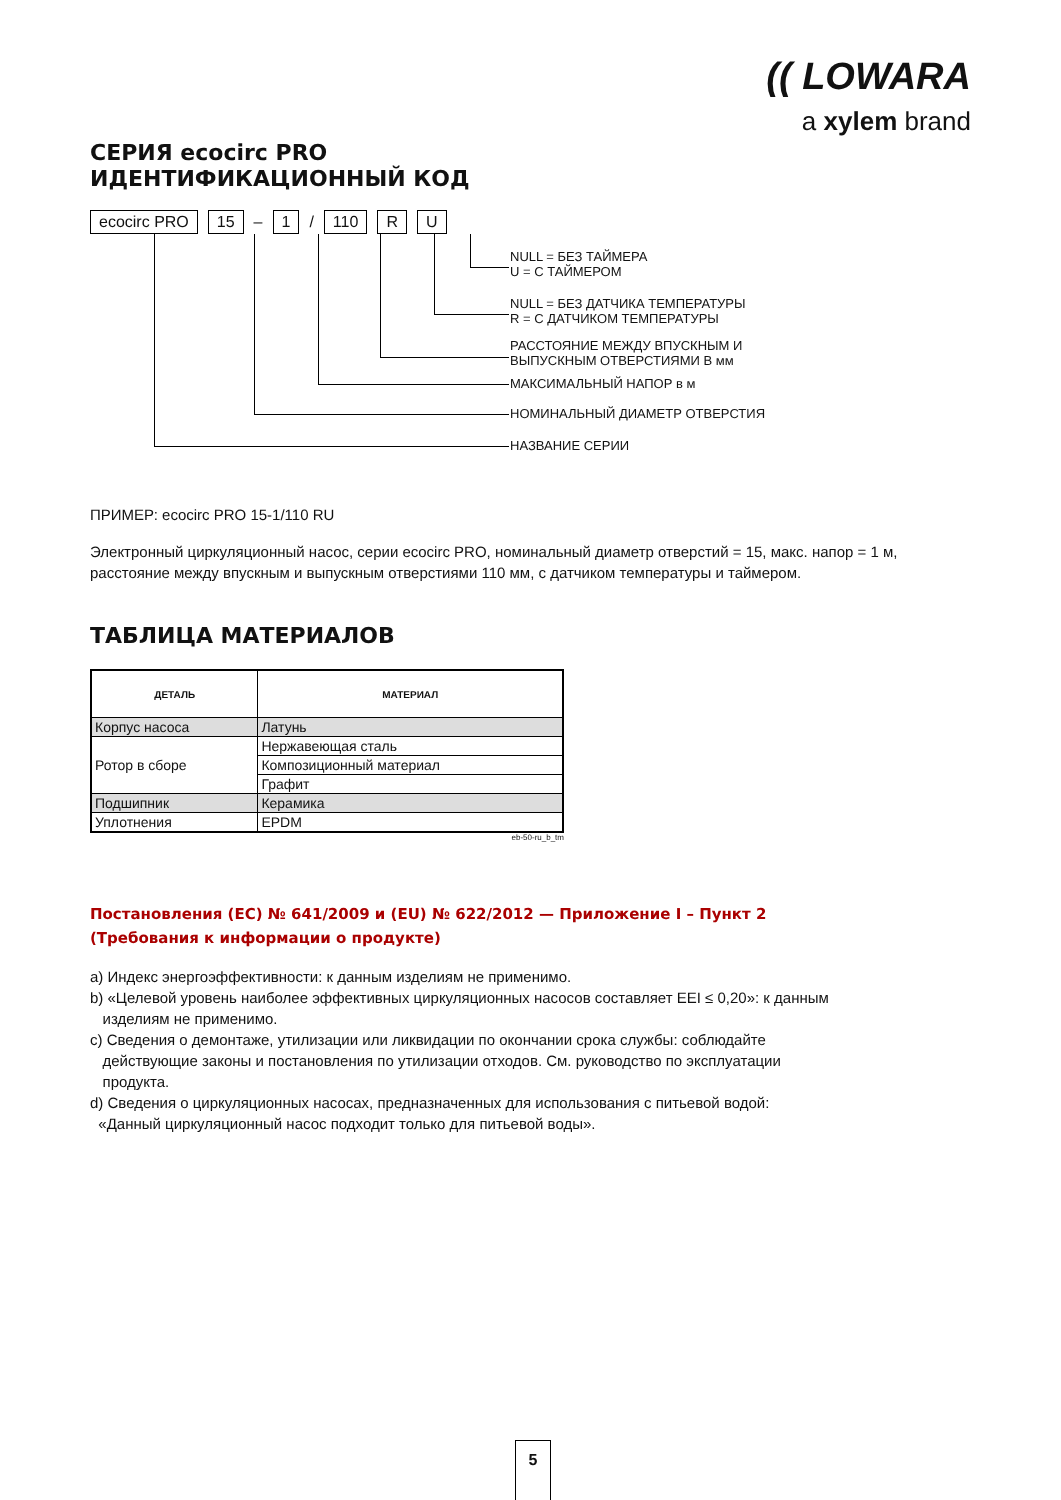(( LOWARA
a xylem brand
СЕРИЯ ecocirc PRO
ИДЕНТИФИКАЦИОННЫЙ КОД
ecocirc PRO 15 – 1 / 110 R U
NULL = БЕЗ ТАЙМЕРА
U = С ТАЙМЕРОМ
NULL = БЕЗ ДАТЧИКА ТЕМПЕРАТУРЫ
R = С ДАТЧИКОМ ТЕМПЕРАТУРЫ
РАССТОЯНИЕ МЕЖДУ ВПУСКНЫМ И
ВЫПУСКНЫМ ОТВЕРСТИЯМИ В мм
МАКСИМАЛЬНЫЙ НАПОР в м
НОМИНАЛЬНЫЙ ДИАМЕТР ОТВЕРСТИЯ
НАЗВАНИЕ СЕРИИ
ПРИМЕР: ecocirc PRO 15-1/110 RU
Электронный циркуляционный насос, серии ecocirc PRO, номинальный диаметр отверстий = 15, макс. напор = 1 м, расстояние между впускным и выпускным отверстиями 110 мм, с датчиком температуры и таймером.
ТАБЛИЦА МАТЕРИАЛОВ
| ДЕТАЛЬ | МАТЕРИАЛ |
| --- | --- |
| Корпус насоса | Латунь |
| Ротор в сборе | Нержавеющая сталь |
| | Композиционный материал |
| | Графит |
| Подшипник | Керамика |
| Уплотнения | EPDM |
eb-50-ru_b_tm
Постановления (ЕС) № 641/2009 и (EU) № 622/2012 — Приложение I – Пункт 2
(Требования к информации о продукте)
a) Индекс энергоэффективности: к данным изделиям не применимо.
b) «Целевой уровень наиболее эффективных циркуляционных насосов составляет EEI ≤ 0,20»: к данным
изделиям не применимо.
c) Сведения о демонтаже, утилизации или ликвидации по окончании срока службы: соблюдайте
действующие законы и постановления по утилизации отходов. См. руководство по эксплуатации
продукта.
d) Сведения о циркуляционных насосах, предназначенных для использования с питьевой водой:
«Данный циркуляционный насос подходит только для питьевой воды».
5